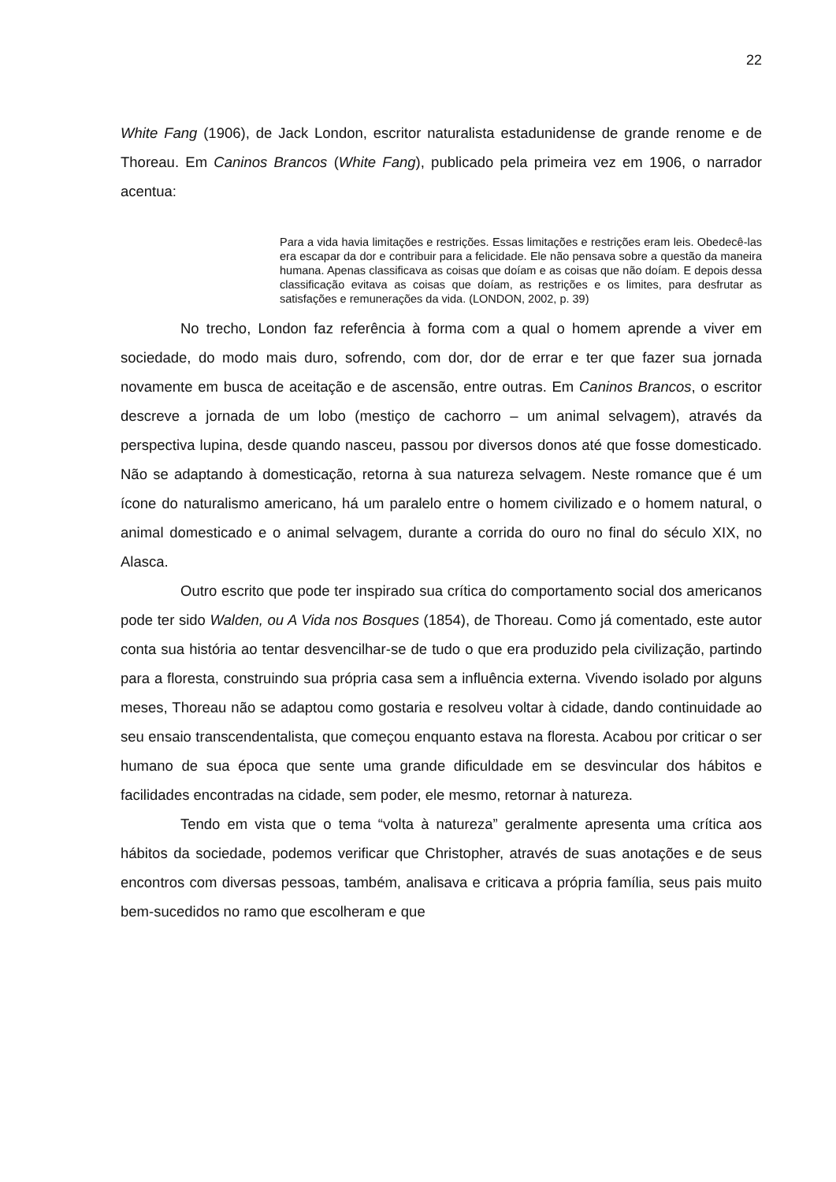22
White Fang (1906), de Jack London, escritor naturalista estadunidense de grande renome e de Thoreau. Em Caninos Brancos (White Fang), publicado pela primeira vez em 1906, o narrador acentua:
Para a vida havia limitações e restrições. Essas limitações e restrições eram leis. Obedecê-las era escapar da dor e contribuir para a felicidade. Ele não pensava sobre a questão da maneira humana. Apenas classificava as coisas que doíam e as coisas que não doíam. E depois dessa classificação evitava as coisas que doíam, as restrições e os limites, para desfrutar as satisfações e remunerações da vida. (LONDON, 2002, p. 39)
No trecho, London faz referência à forma com a qual o homem aprende a viver em sociedade, do modo mais duro, sofrendo, com dor, dor de errar e ter que fazer sua jornada novamente em busca de aceitação e de ascensão, entre outras. Em Caninos Brancos, o escritor descreve a jornada de um lobo (mestiço de cachorro – um animal selvagem), através da perspectiva lupina, desde quando nasceu, passou por diversos donos até que fosse domesticado. Não se adaptando à domesticação, retorna à sua natureza selvagem. Neste romance que é um ícone do naturalismo americano, há um paralelo entre o homem civilizado e o homem natural, o animal domesticado e o animal selvagem, durante a corrida do ouro no final do século XIX, no Alasca.
Outro escrito que pode ter inspirado sua crítica do comportamento social dos americanos pode ter sido Walden, ou A Vida nos Bosques (1854), de Thoreau. Como já comentado, este autor conta sua história ao tentar desvencilhar-se de tudo o que era produzido pela civilização, partindo para a floresta, construindo sua própria casa sem a influência externa. Vivendo isolado por alguns meses, Thoreau não se adaptou como gostaria e resolveu voltar à cidade, dando continuidade ao seu ensaio transcendentalista, que começou enquanto estava na floresta. Acabou por criticar o ser humano de sua época que sente uma grande dificuldade em se desvincular dos hábitos e facilidades encontradas na cidade, sem poder, ele mesmo, retornar à natureza.
Tendo em vista que o tema “volta à natureza” geralmente apresenta uma crítica aos hábitos da sociedade, podemos verificar que Christopher, através de suas anotações e de seus encontros com diversas pessoas, também, analisava e criticava a própria família, seus pais muito bem-sucedidos no ramo que escolheram e que